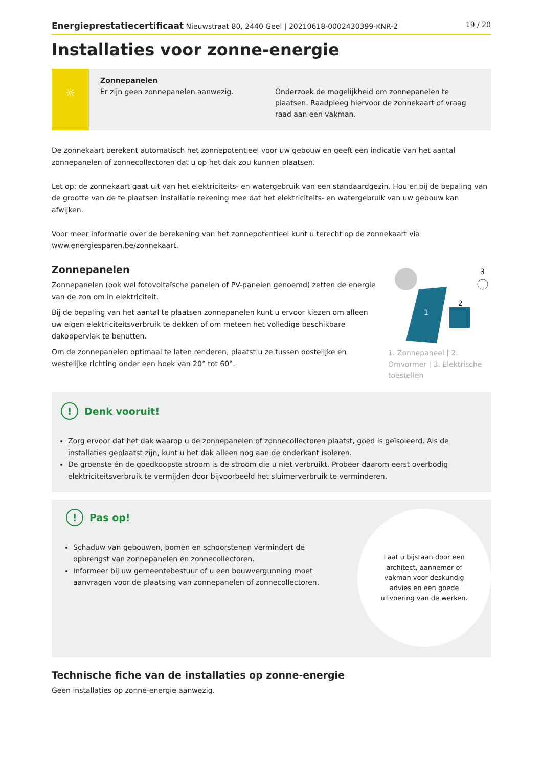Energieprestatiecertificaat Nieuwstraat 80, 2440 Geel | 20210618-0002430399-KNR-2 19 / 20
Installaties voor zonne-energie
☼
Zonnepanelen
Er zijn geen zonnepanelen aanwezig.
Onderzoek de mogelijkheid om zonnepanelen te plaatsen. Raadpleeg hiervoor de zonnekaart of vraag raad aan een vakman.
De zonnekaart berekent automatisch het zonnepotentieel voor uw gebouw en geeft een indicatie van het aantal zonnepanelen of zonnecollectoren dat u op het dak zou kunnen plaatsen.
Let op: de zonnekaart gaat uit van het elektriciteits- en watergebruik van een standaardgezin. Hou er bij de bepaling van de grootte van de te plaatsen installatie rekening mee dat het elektriciteits- en watergebruik van uw gebouw kan afwijken.
Voor meer informatie over de berekening van het zonnepotentieel kunt u terecht op de zonnekaart via www.energiesparen.be/zonnekaart.
Zonnepanelen
Zonnepanelen (ook wel fotovoltaïsche panelen of PV-panelen genoemd) zetten de energie van de zon om in elektriciteit.
Bij de bepaling van het aantal te plaatsen zonnepanelen kunt u ervoor kiezen om alleen uw eigen elektriciteitsverbruik te dekken of om meteen het volledige beschikbare dakoppervlak te benutten.
Om de zonnepanelen optimaal te laten renderen, plaatst u ze tussen oostelijke en westelijke richting onder een hoek van 20° tot 60°.
1
2
3
1. Zonnepaneel | 2. Omvormer | 3. Elektrische toestellen
! Denk vooruit!
Zorg ervoor dat het dak waarop u de zonnepanelen of zonnecollectoren plaatst, goed is geïsoleerd. Als de installaties geplaatst zijn, kunt u het dak alleen nog aan de onderkant isoleren.
De groenste én de goedkoopste stroom is de stroom die u niet verbruikt. Probeer daarom eerst overbodig elektriciteitsverbruik te vermijden door bijvoorbeeld het sluimerverbruik te verminderen.
! Pas op!
Schaduw van gebouwen, bomen en schoorstenen vermindert de opbrengst van zonnepanelen en zonnecollectoren.
Informeer bij uw gemeentebestuur of u een bouwvergunning moet aanvragen voor de plaatsing van zonnepanelen of zonnecollectoren.
Laat u bijstaan door een architect, aannemer of vakman voor deskundig advies en een goede uitvoering van de werken.
Technische fiche van de installaties op zonne-energie
Geen installaties op zonne-energie aanwezig.